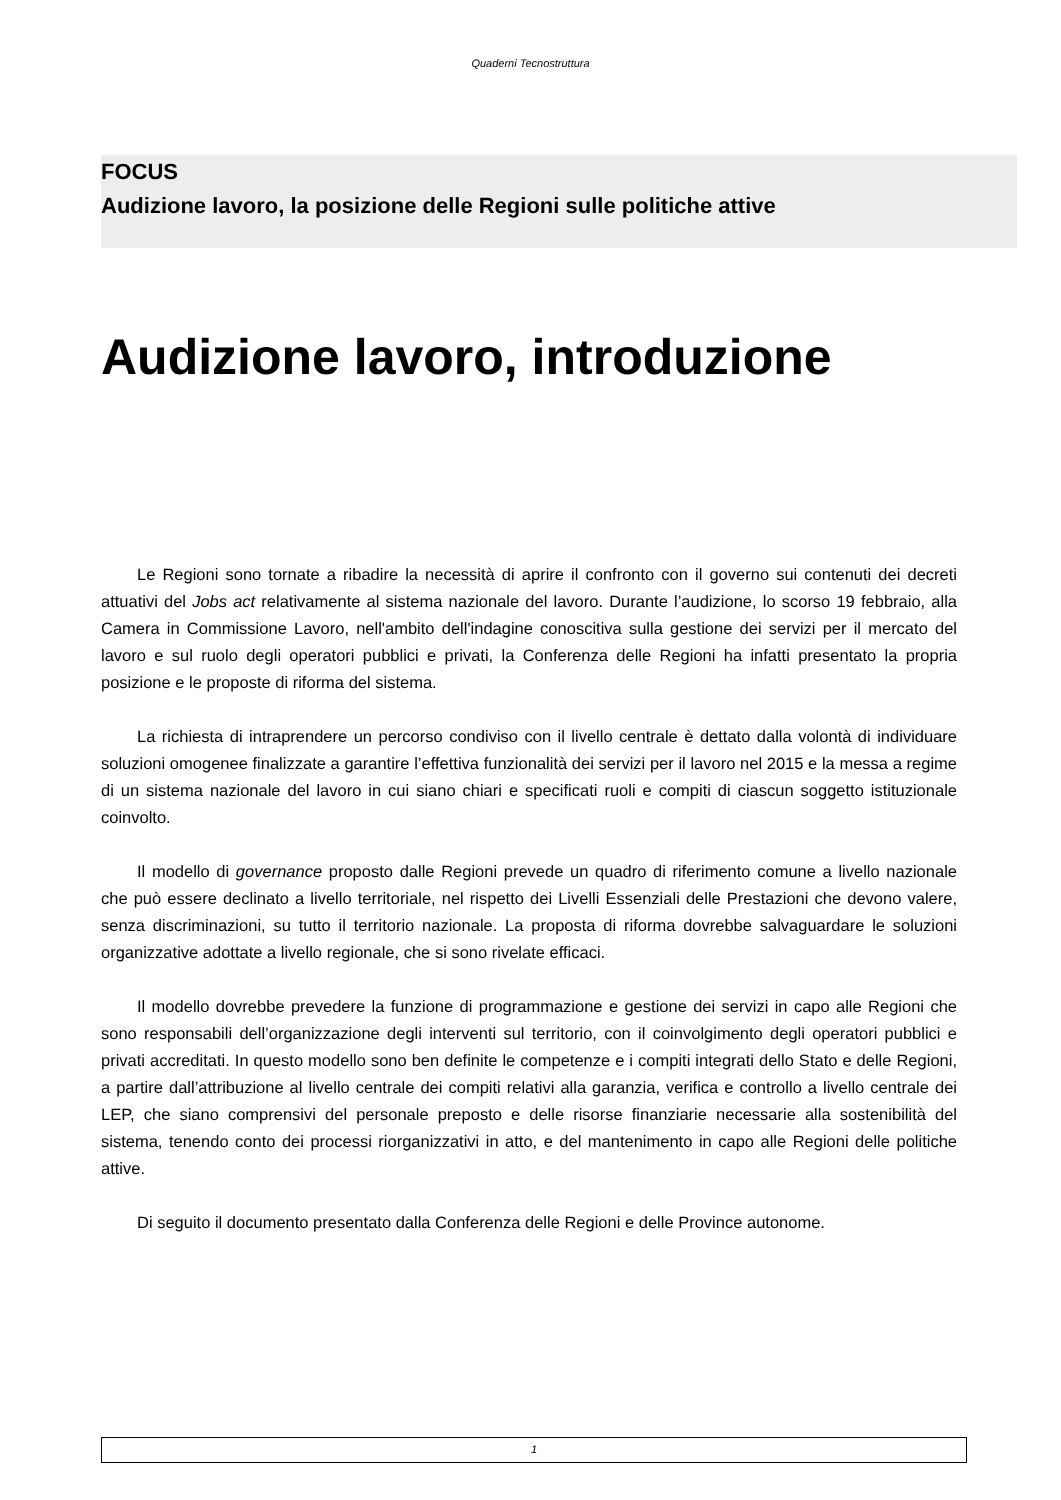Quaderni Tecnostruttura
FOCUS
Audizione lavoro, la posizione delle Regioni sulle politiche attive
Audizione lavoro, introduzione
Le Regioni sono tornate a ribadire la necessità di aprire il confronto con il governo sui contenuti dei decreti attuativi del Jobs act relativamente al sistema nazionale del lavoro. Durante l’audizione, lo scorso 19 febbraio, alla Camera in Commissione Lavoro, nell'ambito dell'indagine conoscitiva sulla gestione dei servizi per il mercato del lavoro e sul ruolo degli operatori pubblici e privati, la Conferenza delle Regioni ha infatti presentato la propria posizione e le proposte di riforma del sistema.
La richiesta di intraprendere un percorso condiviso con il livello centrale è dettato dalla volontà di individuare soluzioni omogenee finalizzate a garantire l’effettiva funzionalità dei servizi per il lavoro nel 2015 e la messa a regime di un sistema nazionale del lavoro in cui siano chiari e specificati ruoli e compiti di ciascun soggetto istituzionale coinvolto.
Il modello di governance proposto dalle Regioni prevede un quadro di riferimento comune a livello nazionale che può essere declinato a livello territoriale, nel rispetto dei Livelli Essenziali delle Prestazioni che devono valere, senza discriminazioni, su tutto il territorio nazionale. La proposta di riforma dovrebbe salvaguardare le soluzioni organizzative adottate a livello regionale, che si sono rivelate efficaci.
Il modello dovrebbe prevedere la funzione di programmazione e gestione dei servizi in capo alle Regioni che sono responsabili dell’organizzazione degli interventi sul territorio, con il coinvolgimento degli operatori pubblici e privati accreditati. In questo modello sono ben definite le competenze e i compiti integrati dello Stato e delle Regioni, a partire dall’attribuzione al livello centrale dei compiti relativi alla garanzia, verifica e controllo a livello centrale dei LEP, che siano comprensivi del personale preposto e delle risorse finanziarie necessarie alla sostenibilità del sistema, tenendo conto dei processi riorganizzativi in atto, e del mantenimento in capo alle Regioni delle politiche attive.
Di seguito il documento presentato dalla Conferenza delle Regioni e delle Province autonome.
1